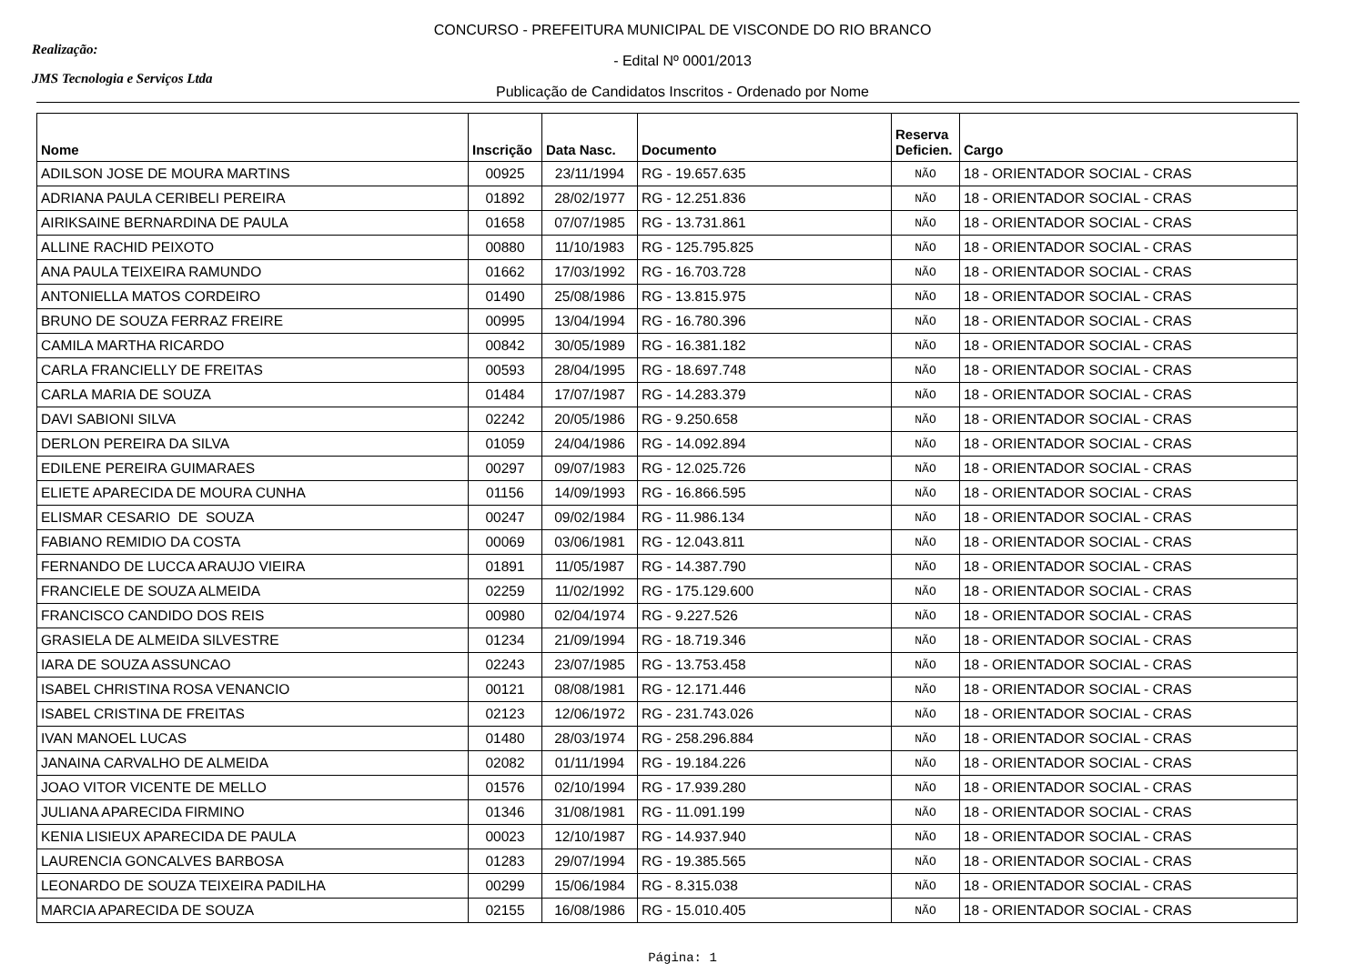Realização:
JMS Tecnologia e Serviços Ltda
CONCURSO - PREFEITURA MUNICIPAL DE VISCONDE DO RIO BRANCO
- Edital Nº 0001/2013
Publicação de Candidatos Inscritos - Ordenado por Nome
| Nome | Inscrição | Data Nasc. | Documento | Reserva Deficien. | Cargo |
| --- | --- | --- | --- | --- | --- |
| ADILSON JOSE DE MOURA MARTINS | 00925 | 23/11/1994 | RG - 19.657.635 | NÃO | 18 - ORIENTADOR SOCIAL - CRAS |
| ADRIANA PAULA CERIBELI PEREIRA | 01892 | 28/02/1977 | RG - 12.251.836 | NÃO | 18 - ORIENTADOR SOCIAL - CRAS |
| AIRIKSAINE BERNARDINA DE PAULA | 01658 | 07/07/1985 | RG - 13.731.861 | NÃO | 18 - ORIENTADOR SOCIAL - CRAS |
| ALLINE RACHID PEIXOTO | 00880 | 11/10/1983 | RG - 125.795.825 | NÃO | 18 - ORIENTADOR SOCIAL - CRAS |
| ANA PAULA TEIXEIRA RAMUNDO | 01662 | 17/03/1992 | RG - 16.703.728 | NÃO | 18 - ORIENTADOR SOCIAL - CRAS |
| ANTONIELLA MATOS CORDEIRO | 01490 | 25/08/1986 | RG - 13.815.975 | NÃO | 18 - ORIENTADOR SOCIAL - CRAS |
| BRUNO DE SOUZA FERRAZ FREIRE | 00995 | 13/04/1994 | RG - 16.780.396 | NÃO | 18 - ORIENTADOR SOCIAL - CRAS |
| CAMILA MARTHA RICARDO | 00842 | 30/05/1989 | RG - 16.381.182 | NÃO | 18 - ORIENTADOR SOCIAL - CRAS |
| CARLA FRANCIELLY DE FREITAS | 00593 | 28/04/1995 | RG - 18.697.748 | NÃO | 18 - ORIENTADOR SOCIAL - CRAS |
| CARLA MARIA DE SOUZA | 01484 | 17/07/1987 | RG - 14.283.379 | NÃO | 18 - ORIENTADOR SOCIAL - CRAS |
| DAVI SABIONI SILVA | 02242 | 20/05/1986 | RG - 9.250.658 | NÃO | 18 - ORIENTADOR SOCIAL - CRAS |
| DERLON PEREIRA DA SILVA | 01059 | 24/04/1986 | RG - 14.092.894 | NÃO | 18 - ORIENTADOR SOCIAL - CRAS |
| EDILENE PEREIRA GUIMARAES | 00297 | 09/07/1983 | RG - 12.025.726 | NÃO | 18 - ORIENTADOR SOCIAL - CRAS |
| ELIETE APARECIDA DE MOURA CUNHA | 01156 | 14/09/1993 | RG - 16.866.595 | NÃO | 18 - ORIENTADOR SOCIAL - CRAS |
| ELISMAR CESARIO DE SOUZA | 00247 | 09/02/1984 | RG - 11.986.134 | NÃO | 18 - ORIENTADOR SOCIAL - CRAS |
| FABIANO REMIDIO DA COSTA | 00069 | 03/06/1981 | RG - 12.043.811 | NÃO | 18 - ORIENTADOR SOCIAL - CRAS |
| FERNANDO DE LUCCA ARAUJO VIEIRA | 01891 | 11/05/1987 | RG - 14.387.790 | NÃO | 18 - ORIENTADOR SOCIAL - CRAS |
| FRANCIELE DE SOUZA ALMEIDA | 02259 | 11/02/1992 | RG - 175.129.600 | NÃO | 18 - ORIENTADOR SOCIAL - CRAS |
| FRANCISCO CANDIDO DOS REIS | 00980 | 02/04/1974 | RG - 9.227.526 | NÃO | 18 - ORIENTADOR SOCIAL - CRAS |
| GRASIELA DE ALMEIDA SILVESTRE | 01234 | 21/09/1994 | RG - 18.719.346 | NÃO | 18 - ORIENTADOR SOCIAL - CRAS |
| IARA DE SOUZA ASSUNCAO | 02243 | 23/07/1985 | RG - 13.753.458 | NÃO | 18 - ORIENTADOR SOCIAL - CRAS |
| ISABEL CHRISTINA ROSA VENANCIO | 00121 | 08/08/1981 | RG - 12.171.446 | NÃO | 18 - ORIENTADOR SOCIAL - CRAS |
| ISABEL CRISTINA DE FREITAS | 02123 | 12/06/1972 | RG - 231.743.026 | NÃO | 18 - ORIENTADOR SOCIAL - CRAS |
| IVAN MANOEL LUCAS | 01480 | 28/03/1974 | RG - 258.296.884 | NÃO | 18 - ORIENTADOR SOCIAL - CRAS |
| JANAINA CARVALHO DE ALMEIDA | 02082 | 01/11/1994 | RG - 19.184.226 | NÃO | 18 - ORIENTADOR SOCIAL - CRAS |
| JOAO VITOR VICENTE DE MELLO | 01576 | 02/10/1994 | RG - 17.939.280 | NÃO | 18 - ORIENTADOR SOCIAL - CRAS |
| JULIANA APARECIDA FIRMINO | 01346 | 31/08/1981 | RG - 11.091.199 | NÃO | 18 - ORIENTADOR SOCIAL - CRAS |
| KENIA LISIEUX APARECIDA DE PAULA | 00023 | 12/10/1987 | RG - 14.937.940 | NÃO | 18 - ORIENTADOR SOCIAL - CRAS |
| LAURENCIA GONCALVES BARBOSA | 01283 | 29/07/1994 | RG - 19.385.565 | NÃO | 18 - ORIENTADOR SOCIAL - CRAS |
| LEONARDO DE SOUZA TEIXEIRA PADILHA | 00299 | 15/06/1984 | RG - 8.315.038 | NÃO | 18 - ORIENTADOR SOCIAL - CRAS |
| MARCIA APARECIDA DE SOUZA | 02155 | 16/08/1986 | RG - 15.010.405 | NÃO | 18 - ORIENTADOR SOCIAL - CRAS |
Página: 1